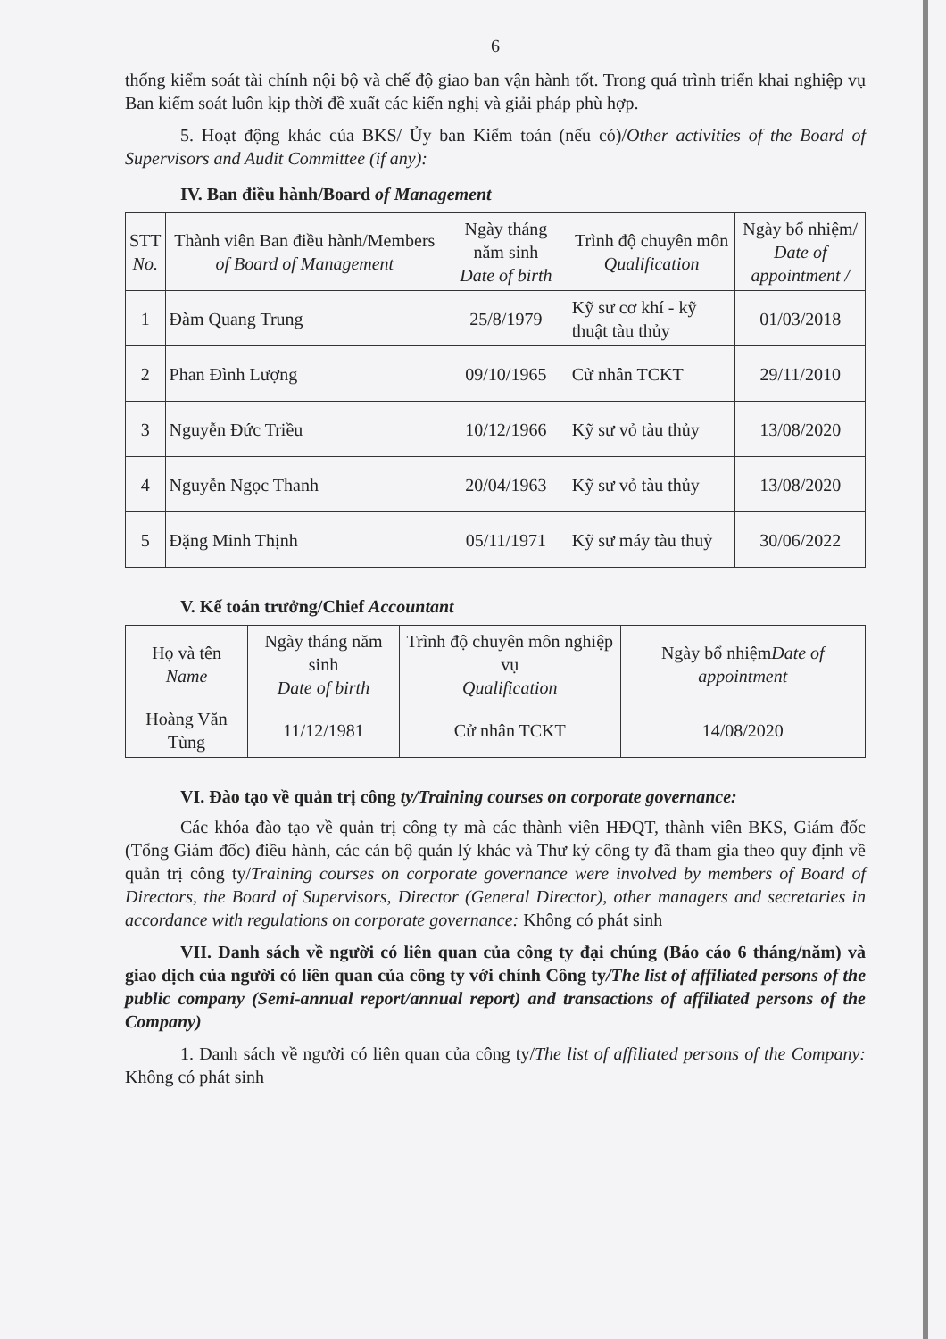6
thống kiểm soát tài chính nội bộ và chế độ giao ban vận hành tốt. Trong quá trình triển khai nghiệp vụ Ban kiểm soát luôn kịp thời đề xuất các kiến nghị và giải pháp phù hợp.
5. Hoạt động khác của BKS/ Ủy ban Kiểm toán (nếu có)/Other activities of the Board of Supervisors and Audit Committee (if any):
IV. Ban điều hành/Board of Management
| STT No. | Thành viên Ban điều hành/Members of Board of Management | Ngày tháng năm sinh Date of birth | Trình độ chuyên môn Qualification | Ngày bổ nhiệm/ Date of appointment / |
| --- | --- | --- | --- | --- |
| 1 | Đàm Quang Trung | 25/8/1979 | Kỹ sư cơ khí - kỹ thuật tàu thủy | 01/03/2018 |
| 2 | Phan Đình Lượng | 09/10/1965 | Cử nhân TCKT | 29/11/2010 |
| 3 | Nguyễn Đức Triều | 10/12/1966 | Kỹ sư vỏ tàu thủy | 13/08/2020 |
| 4 | Nguyễn Ngọc Thanh | 20/04/1963 | Kỹ sư vỏ tàu thủy | 13/08/2020 |
| 5 | Đặng Minh Thịnh | 05/11/1971 | Kỹ sư máy tàu thuỷ | 30/06/2022 |
V. Kế toán trưởng/Chief Accountant
| Họ và tên Name | Ngày tháng năm sinh Date of birth | Trình độ chuyên môn nghiệp vụ Qualification | Ngày bổ nhiệm Date of appointment |
| --- | --- | --- | --- |
| Hoàng Văn Tùng | 11/12/1981 | Cử nhân TCKT | 14/08/2020 |
VI. Đào tạo về quản trị công ty/Training courses on corporate governance:
Các khóa đào tạo về quản trị công ty mà các thành viên HĐQT, thành viên BKS, Giám đốc (Tổng Giám đốc) điều hành, các cán bộ quản lý khác và Thư ký công ty đã tham gia theo quy định về quản trị công ty/Training courses on corporate governance were involved by members of Board of Directors, the Board of Supervisors, Director (General Director), other managers and secretaries in accordance with regulations on corporate governance: Không có phát sinh
VII. Danh sách về người có liên quan của công ty đại chúng (Báo cáo 6 tháng/năm) và giao dịch của người có liên quan của công ty với chính Công ty/The list of affiliated persons of the public company (Semi-annual report/annual report) and transactions of affiliated persons of the Company)
1. Danh sách về người có liên quan của công ty/The list of affiliated persons of the Company: Không có phát sinh